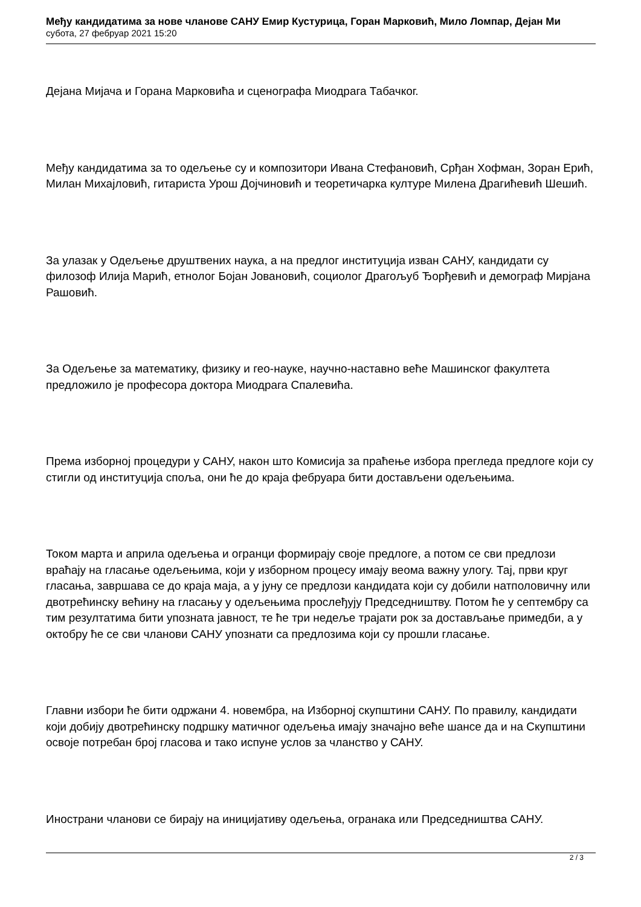Међу кандидатима за нове чланове САНУ Емир Кустурица, Горан Марковић, Мило Ломпар, Дејан Ми
субота, 27 фебруар 2021 15:20
Дејана Мијача и Горана Марковића и сценографа Миодрага Табачког.
Међу кандидатима за то одељење су и композитори Ивана Стефановић, Срђан Хофман, Зоран Ерић, Милан Михајловић, гитариста Урош Дојчиновић и теоретичарка културе Милена Драгићевић Шешић.
За улазак у Одељење друштвених наука, а на предлог институција изван САНУ, кандидати су филозоф Илија Марић, етнолог Бојан Јовановић, социолог Драгољуб Ђорђевић и демограф Мирјана Рашовић.
За Одељење за математику, физику и гео-науке, научно-наставно веће Машинског факултета предложило је професора доктора Миодрага Спалевића.
Према изборној процедури у САНУ, након што Комисија за праћење избора прегледа предлоге који су стигли од институција споља, они ће до краја фебруара бити достављени одељењима.
Током марта и априла одељења и огранци формирају своје предлоге, а потом се сви предлози враћају на гласање одељењима, који у изборном процесу имају веома важну улогу. Тај, први круг гласања, завршава се до краја маја, а у јуну се предлози кандидата који су добили натполовичну или двотрећинску већину на гласању у одељењима прослеђују Председништву. Потом ће у септембру са тим резултатима бити упозната јавност, те ће три недеље трајати рок за достављање примедби, а у октобру ће се сви чланови САНУ упознати са предлозима који су прошли гласање.
Главни избори ће бити одржани 4. новембра, на Изборној скупштини САНУ. По правилу, кандидати који добију двотрећинску подршку матичног одељења имају значајно веће шансе да и на Скупштини освоје потребан број гласова и тако испуне услов за чланство у САНУ.
Инострани чланови се бирају на иницијативу одељења, огранака или Председништва САНУ.
2 / 3